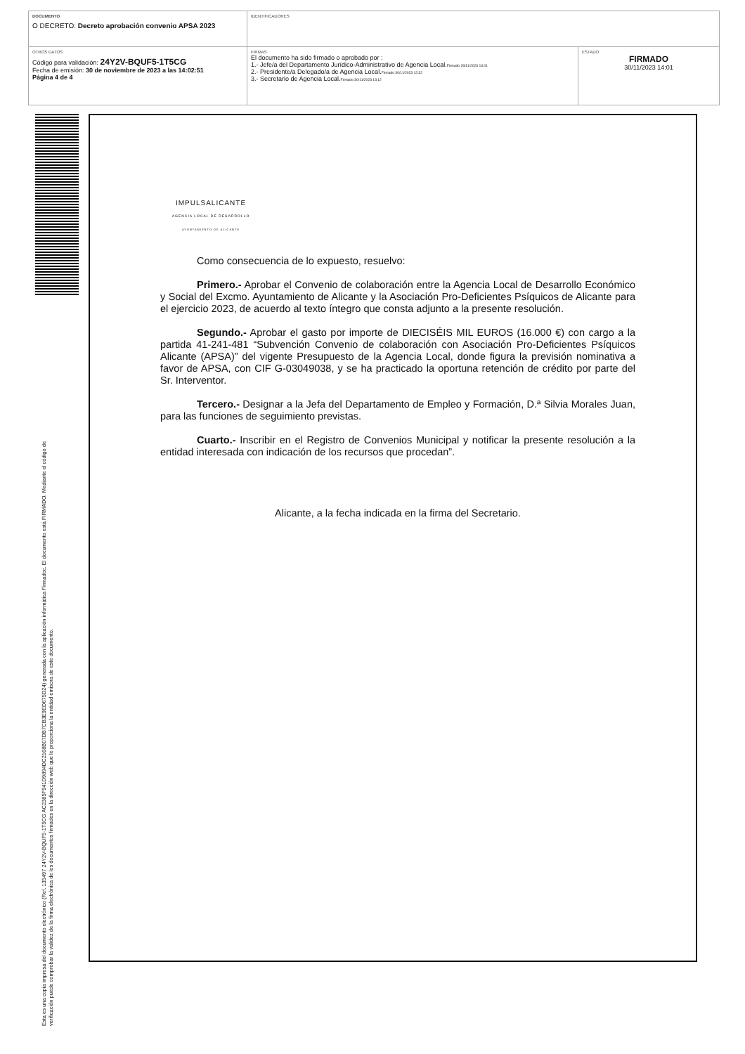DOCUMENTO
O DECRETO: Decreto aprobación convenio APSA 2023
IDENTIFICADORES
OTROS DATOS
Código para validación: 24Y2V-BQUF5-1T5CG
Fecha de emisión: 30 de noviembre de 2023 a las 14:02:51
Página 4 de 4
FIRMAS
El documento ha sido firmado o aprobado por :
1.- Jefe/a del Departamento Jurídico-Administrativo de Agencia Local.Firmado 28/11/2023 13:01
2.- Presidente/a Delegado/a de Agencia Local.Firmado 30/11/2023 12:32
3.- Secretario de Agencia Local.Firmado 30/11/2023 13:12
ESTADO
FIRMADO
30/11/2023 14:01
Esta es una copia impresa del documento electrónico (Ref. 135497 24Y2V-BQUF5-1T5CG AC2385F941D9894DC2168B07DB7CB3E9ED675D24) generada con la aplicación informática Firmadoc. El documento está FIRMADO. Mediante el código de
verificación puede comprobar la validez de la firma electrónica de los documentos firmados en la dirección web que le proporciona la entidad emisora de este documento.
IMPULSALICANTE
AGENCIA LOCAL DE DESARROLLO
AYUNTAMIENTO DE ALICANTE
Como consecuencia de lo expuesto, resuelvo:
Primero.- Aprobar el Convenio de colaboración entre la Agencia Local de Desarrollo Económico y Social del Excmo. Ayuntamiento de Alicante y la Asociación Pro-Deficientes Psíquicos de Alicante para el ejercicio 2023, de acuerdo al texto íntegro que consta adjunto a la presente resolución.
Segundo.- Aprobar el gasto por importe de DIECISÉIS MIL EUROS (16.000 €) con cargo a la partida 41-241-481 “Subvención Convenio de colaboración con Asociación Pro-Deficientes Psíquicos Alicante (APSA)” del vigente Presupuesto de la Agencia Local, donde figura la previsión nominativa a favor de APSA, con CIF G-03049038, y se ha practicado la oportuna retención de crédito por parte del Sr. Interventor.
Tercero.- Designar a la Jefa del Departamento de Empleo y Formación, D.ª Silvia Morales Juan, para las funciones de seguimiento previstas.
Cuarto.- Inscribir en el Registro de Convenios Municipal y notificar la presente resolución a la entidad interesada con indicación de los recursos que procedan”.
Alicante, a la fecha indicada en la firma del Secretario.